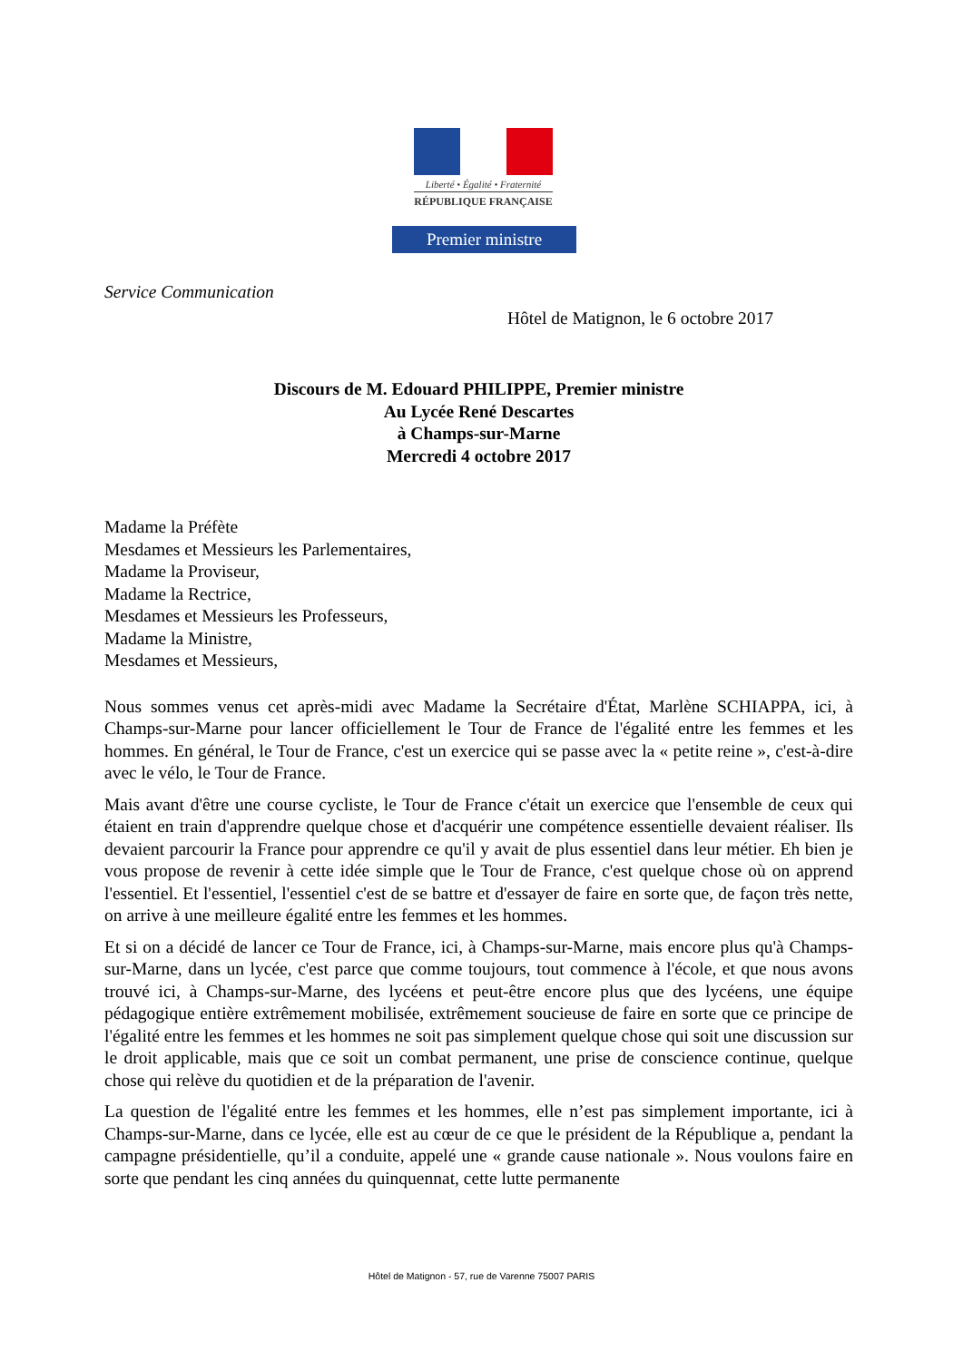Liberté • Égalité • Fraternité
RÉPUBLIQUE FRANÇAISE
Premier ministre
Service Communication
Hôtel de Matignon, le 6 octobre 2017
Discours de M. Edouard PHILIPPE, Premier ministre
Au Lycée René Descartes
à Champs-sur-Marne
Mercredi 4 octobre 2017
Madame la Préfète
Mesdames et Messieurs les Parlementaires,
Madame la Proviseur,
Madame la Rectrice,
Mesdames et Messieurs les Professeurs,
Madame la Ministre,
Mesdames et Messieurs,
Nous sommes venus cet après-midi avec Madame la Secrétaire d'État, Marlène SCHIAPPA, ici, à Champs-sur-Marne pour lancer officiellement le Tour de France de l'égalité entre les femmes et les hommes. En général, le Tour de France, c'est un exercice qui se passe avec la « petite reine », c'est-à-dire avec le vélo, le Tour de France.
Mais avant d'être une course cycliste, le Tour de France c'était un exercice que l'ensemble de ceux qui étaient en train d'apprendre quelque chose et d'acquérir une compétence essentielle devaient réaliser. Ils devaient parcourir la France pour apprendre ce qu'il y avait de plus essentiel dans leur métier. Eh bien je vous propose de revenir à cette idée simple que le Tour de France, c'est quelque chose où on apprend l'essentiel. Et l'essentiel, l'essentiel c'est de se battre et d'essayer de faire en sorte que, de façon très nette, on arrive à une meilleure égalité entre les femmes et les hommes.
Et si on a décidé de lancer ce Tour de France, ici, à Champs-sur-Marne, mais encore plus qu'à Champs-sur-Marne, dans un lycée, c'est parce que comme toujours, tout commence à l'école, et que nous avons trouvé ici, à Champs-sur-Marne, des lycéens et peut-être encore plus que des lycéens, une équipe pédagogique entière extrêmement mobilisée, extrêmement soucieuse de faire en sorte que ce principe de l'égalité entre les femmes et les hommes ne soit pas simplement quelque chose qui soit une discussion sur le droit applicable, mais que ce soit un combat permanent, une prise de conscience continue, quelque chose qui relève du quotidien et de la préparation de l'avenir.
La question de l'égalité entre les femmes et les hommes, elle n’est pas simplement importante, ici à Champs-sur-Marne, dans ce lycée, elle est au cœur de ce que le président de la République a, pendant la campagne présidentielle, qu’il a conduite, appelé une « grande cause nationale ». Nous voulons faire en sorte que pendant les cinq années du quinquennat, cette lutte permanente
Hôtel de Matignon - 57, rue de Varenne 75007 PARIS